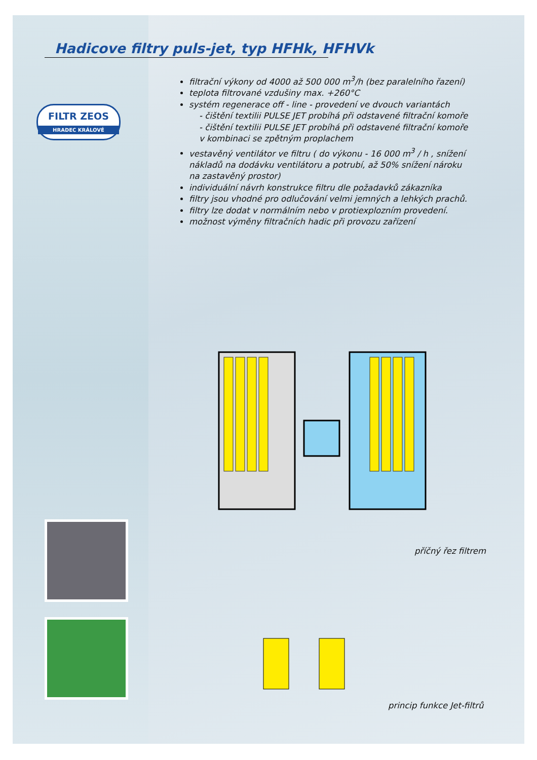Hadicove filtry puls-jet, typ HFHk, HFHVk
FILTR ZEOS
HRADEC KRÁLOVÉ
filtrační výkony od 4000 až 500 000 m<sup>3</sup>/h (bez paralelního řazení)
teplota filtrované vzdušiny max. +260°C
systém regenerace off - line - provedení ve dvouch variantách
- čištění textilii PULSE JET probíhá při odstavené filtrační komoře
- čištění textilii PULSE JET probíhá při odstavené filtrační komoře v kombinaci se zpětným proplachem
vestavěný ventilátor ve filtru ( do výkonu - 16 000 m<sup>3</sup> / h , snížení nákladů na dodávku ventilátoru a potrubí, až 50% snížení nároku na zastavěný prostor)
individuální návrh konstrukce filtru dle požadavků zákazníka
filtry jsou vhodné pro odlučování velmi jemných a lehkých prachů.
filtry lze dodat v normálním nebo v protiexplozním provedení.
možnost výměny filtračních hadic při provozu zařízení
příčný řez filtrem
princip funkce Jet-filtrů